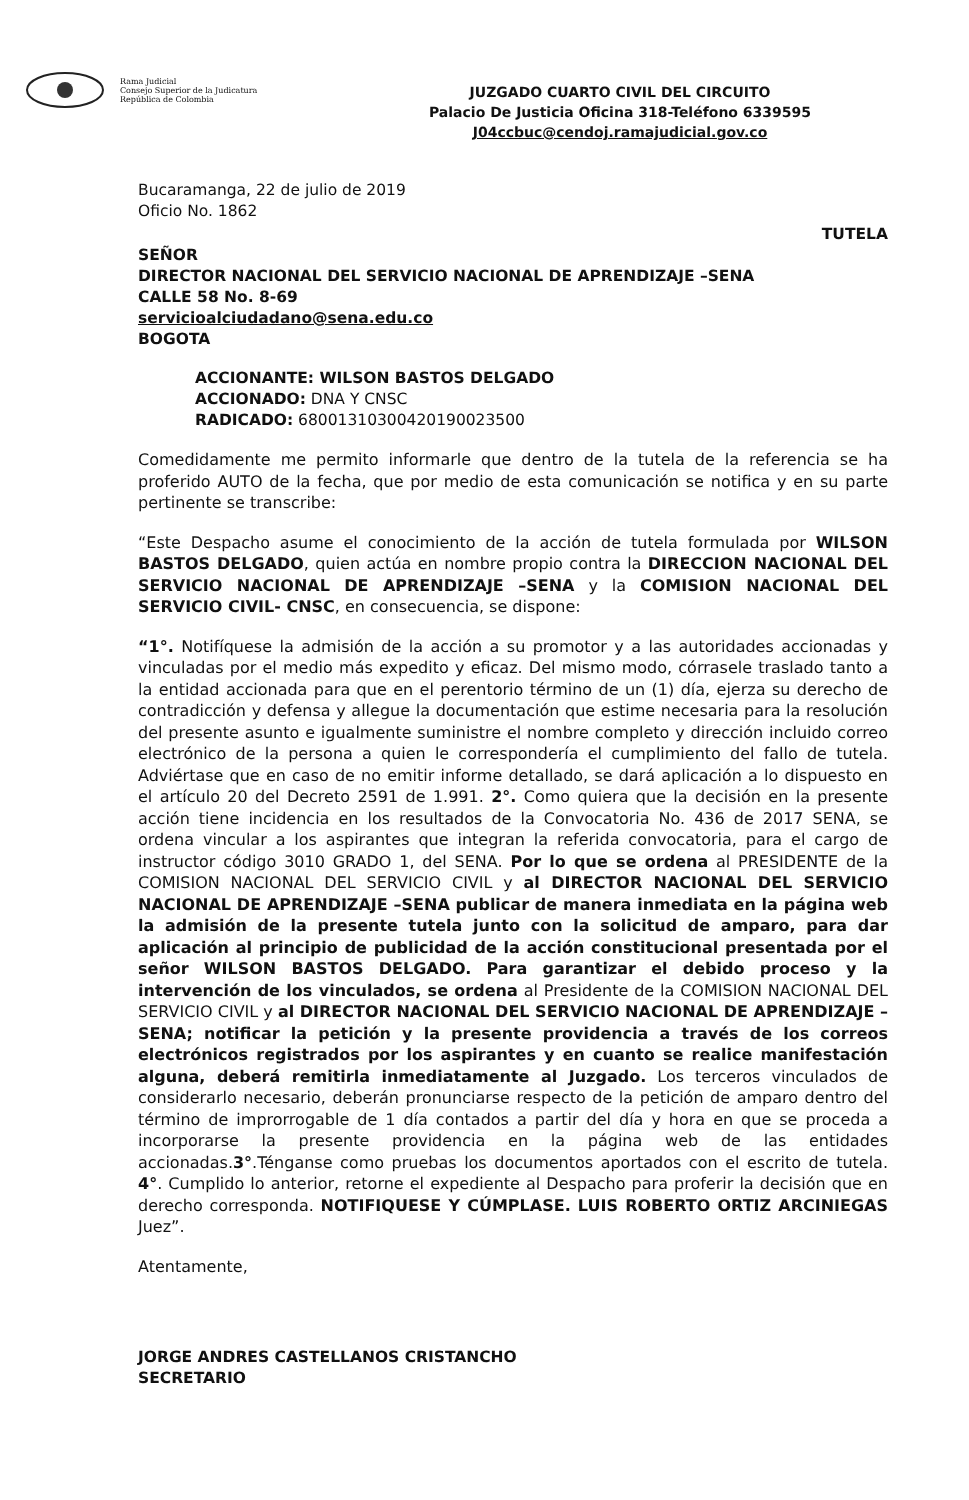Rama Judicial
Consejo Superior de la Judicatura
República de Colombia
JUZGADO CUARTO CIVIL DEL CIRCUITO
Palacio De Justicia Oficina 318-Teléfono 6339595
J04ccbuc@cendoj.ramajudicial.gov.co
Bucaramanga, 22 de julio de 2019
Oficio No. 1862
TUTELA
SEÑOR
DIRECTOR NACIONAL DEL SERVICIO NACIONAL DE APRENDIZAJE –SENA
CALLE 58 No. 8-69
servicioalciudadano@sena.edu.co
BOGOTA
ACCIONANTE: WILSON BASTOS DELGADO
ACCIONADO: DNA Y CNSC
RADICADO: 68001310300420190023500
Comedidamente me permito informarle que dentro de la tutela de la referencia se ha proferido AUTO de la fecha, que por medio de esta comunicación se notifica y en su parte pertinente se transcribe:
“Este Despacho asume el conocimiento de la acción de tutela formulada por WILSON BASTOS DELGADO, quien actúa en nombre propio contra la DIRECCION NACIONAL DEL SERVICIO NACIONAL DE APRENDIZAJE –SENA y la COMISION NACIONAL DEL SERVICIO CIVIL- CNSC, en consecuencia, se dispone:
“1°. Notifíquese la admisión de la acción a su promotor y a las autoridades accionadas y vinculadas por el medio más expedito y eficaz. Del mismo modo, córrasele traslado tanto a la entidad accionada para que en el perentorio término de un (1) día, ejerza su derecho de contradicción y defensa y allegue la documentación que estime necesaria para la resolución del presente asunto e igualmente suministre el nombre completo y dirección incluido correo electrónico de la persona a quien le correspondería el cumplimiento del fallo de tutela. Adviértase que en caso de no emitir informe detallado, se dará aplicación a lo dispuesto en el artículo 20 del Decreto 2591 de 1.991. 2°. Como quiera que la decisión en la presente acción tiene incidencia en los resultados de la Convocatoria No. 436 de 2017 SENA, se ordena vincular a los aspirantes que integran la referida convocatoria, para el cargo de instructor código 3010 GRADO 1, del SENA. Por lo que se ordena al PRESIDENTE de la COMISION NACIONAL DEL SERVICIO CIVIL y al DIRECTOR NACIONAL DEL SERVICIO NACIONAL DE APRENDIZAJE –SENA publicar de manera inmediata en la página web la admisión de la presente tutela junto con la solicitud de amparo, para dar aplicación al principio de publicidad de la acción constitucional presentada por el señor WILSON BASTOS DELGADO. Para garantizar el debido proceso y la intervención de los vinculados, se ordena al Presidente de la COMISION NACIONAL DEL SERVICIO CIVIL y al DIRECTOR NACIONAL DEL SERVICIO NACIONAL DE APRENDIZAJE –SENA; notificar la petición y la presente providencia a través de los correos electrónicos registrados por los aspirantes y en cuanto se realice manifestación alguna, deberá remitirla inmediatamente al Juzgado. Los terceros vinculados de considerarlo necesario, deberán pronunciarse respecto de la petición de amparo dentro del término de improrrogable de 1 día contados a partir del día y hora en que se proceda a incorporarse la presente providencia en la página web de las entidades accionadas.3°.Ténganse como pruebas los documentos aportados con el escrito de tutela. 4°. Cumplido lo anterior, retorne el expediente al Despacho para proferir la decisión que en derecho corresponda. NOTIFIQUESE Y CÚMPLASE. LUIS ROBERTO ORTIZ ARCINIEGAS Juez”.
Atentamente,
JORGE ANDRES CASTELLANOS CRISTANCHO
SECRETARIO